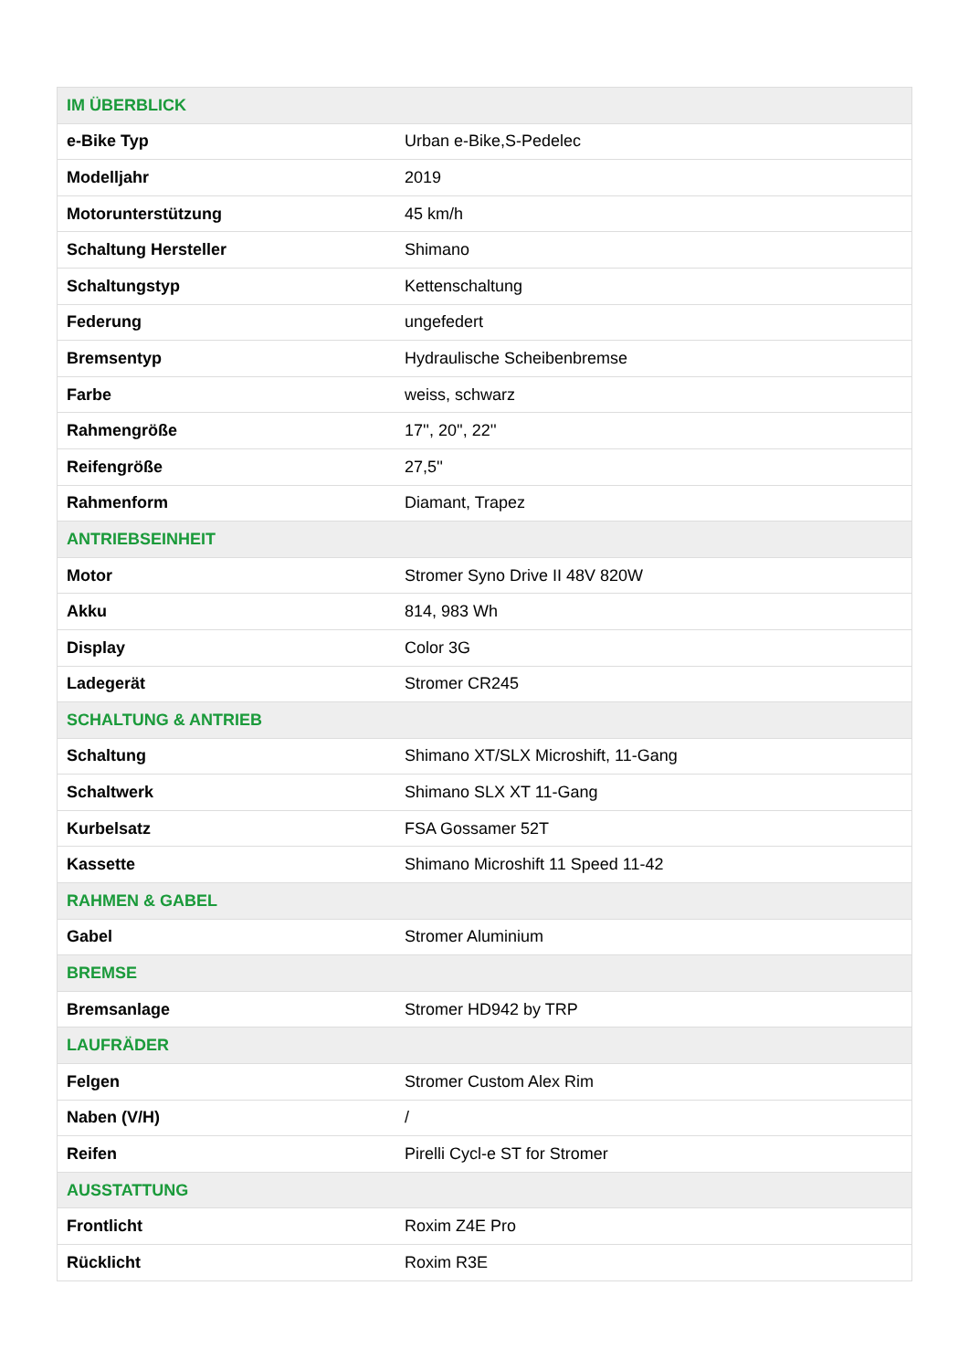| IM ÜBERBLICK | |
| --- | --- |
| e-Bike Typ | Urban e-Bike,S-Pedelec |
| Modelljahr | 2019 |
| Motorunterstützung | 45 km/h |
| Schaltung Hersteller | Shimano |
| Schaltungstyp | Kettenschaltung |
| Federung | ungefedert |
| Bremsentyp | Hydraulische Scheibenbremse |
| Farbe | weiss, schwarz |
| Rahmengröße | 17'', 20'', 22'' |
| Reifengröße | 27,5'' |
| Rahmenform | Diamant, Trapez |
| ANTRIEBSEINHEIT | |
| Motor | Stromer Syno Drive II 48V 820W |
| Akku | 814, 983 Wh |
| Display | Color 3G |
| Ladegerät | Stromer CR245 |
| SCHALTUNG & ANTRIEB | |
| Schaltung | Shimano XT/SLX Microshift, 11-Gang |
| Schaltwerk | Shimano SLX XT 11-Gang |
| Kurbelsatz | FSA Gossamer 52T |
| Kassette | Shimano Microshift 11 Speed 11-42 |
| RAHMEN & GABEL | |
| Gabel | Stromer Aluminium |
| BREMSE | |
| Bremsanlage | Stromer HD942 by TRP |
| LAUFRÄDER | |
| Felgen | Stromer Custom Alex Rim |
| Naben (V/H) | / |
| Reifen | Pirelli Cycl-e ST for Stromer |
| AUSSTATTUNG | |
| Frontlicht | Roxim Z4E Pro |
| Rücklicht | Roxim R3E |